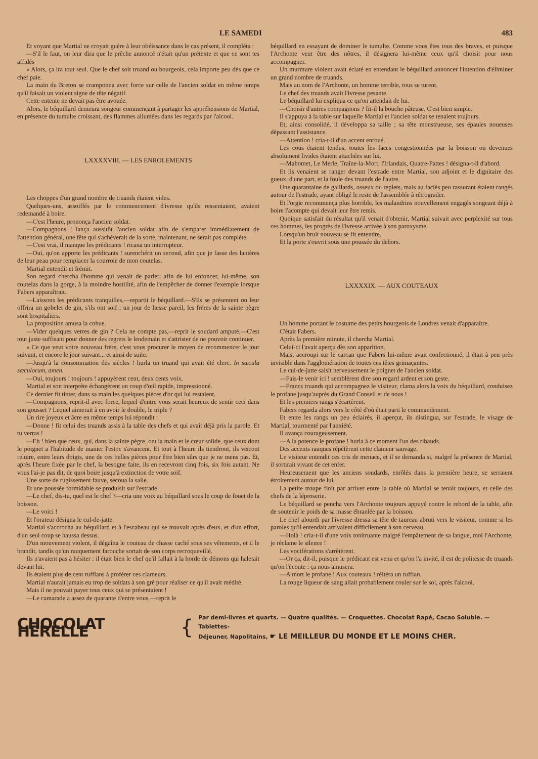LE SAMEDI 483
Et voyant que Martial ne croyait guère à leur obéissance dans le cas présent, il compléta :
—S'il le faut, on leur dira que le prêche annoncé n'était qu'un prétexte et que ce sont tes affidés
« Alors, ça ira tout seul. Que le chef soit truand ou bourgeois, cela importe peu dès que ce chef paie.
La main du Breton se cramponna avec force sur celle de l'ancien soldat en même temps qu'il faisait un violent signe de tête négatif.
Cette entente ne devait pas être avouée.
Alors, le béquillard demeura songeur commençant à partager les appréhensions de Martial, en présence du tumulte croissant, des flammes allumées dans les regards par l'alcool.
LXXXXVIII. — LES ENROLEMENTS
Les choppes d'un grand nombre de truands étaient vides.
Quelques-uns, assoiffés par le commencement d'ivresse qu'ils ressentaient, avaient redemandé à boire.
—C'est l'heure, prononça l'ancien soldat.
—Compagnons ! lança aussitôt l'ancien soldat afin de s'emparer immédiatement de l'attention général, une fête qui s'achèverait de la sorte, maintenant, ne serait pas complète.
—C'est vrai, il manque les prédicants ! ricana un interrupteur.
—Oui, qu'on apporte les prédicants ! surenchérit un second, afin que je fasse des lanières de leur peau pour remplacer la courroie de mon coutelas.
Martial entendit et frémit.
Son regard chercha l'homme qui venait de parler, afin de lui enfoncer, lui-même, son coutelas dans la gorge, à la moindre hostilité, afin de l'empêcher de donner l'exemple lorsque Fabers apparaîtrait.
—Laissons les prédicants tranquilles,—repartit le béquillard.—S'ils se présentent on leur offrira un gobelet de gin, s'ils ont soif ; un jour de liesse pareil, les frères de la sainte pègre sont hospitaliers.
La proposition amusa la cohue.
—Vider quelques verres de gin ? Cela ne compte pas,—reprit le soudard amputé.—C'est tout juste suffisant pour donner des regrets le lendemain et s'attrister de ne pouvoir continuer.
« Ce que veut votre nouveau frère, c'est vous procurer le moyen de recommencer le jour suivant, et encore le jour suivant... et ainsi de suite.
—Jusqu'à la consommation des siècles ! hurla un truand qui avait été clerc. In sæcula sæculorum, amen.
—Oui, toujours ! toujours ! appuyèrent cent, deux cents voix.
Martial et son interprète échangèrent un coup d'œil rapide, impressionné.
Ce dernier fit tinter, dans sa main les quelques pièces d'or qui lui restaient.
—Compagnons, reprit-il avec force, lequel d'entre vous serait heureux de sentir ceci dans son gousset ? Lequel aimerait à en avoir le double, le triple ?
Un rire joyeux et âcre en même temps lui répondit :
—Donne ! fit celui des truands assis à la table des chefs et qui avait déjà pris la parole. Et tu verras !
—Eh ! bien que ceux, qui, dans la sainte pègre, ont la main et le cœur solide, que ceux dont le poignet a l'habitude de manier l'estoc s'avancent. Et tout à l'heure ils tiendront, ils verront reluire, entre leurs doigts, une de ces belles pièces pour être bien sûrs que je ne mens pas. Et, après l'heure fixée par le chef, la besogne faite, ils en recevront cinq fois, six fois autant. Ne vous l'ai-je pas dit, de quoi boire jusqu'à extinction de votre soif.
Une sorte de rugissement fauve, secoua la salle.
Et une poussée formidable se produisit sur l'estrade.
—Le chef, dis-tu, quel est le chef ?—cria une voix au béquillard sous le coup de fouet de la boisson.
—Le voici !
Et l'orateur désigna le cul-de-jatte.
Martial s'accrocha au béquillard et à l'escabeau qui se trouvait après d'eux, et d'un effort, d'un seul coup se haussa dessus.
D'un mouvement violent, il dégaîna le couteau de chasse caché sous ses vêtements, et il le brandit, tandis qu'un rauquement farouche sortait de son corps recroquevillé.
Ils n'avaient pas à hésiter : il était bien le chef qu'il fallait à la horde de démons qui haletait devant lui.
Ils étaient plus de cent ruffians à proférer ces clameurs.
Martial n'aurait jamais eu trop de soldats à son gré pour réaliser ce qu'il avait médité.
Mais il ne pouvait payer tous ceux qui se présentaient !
—Le camarade a assez de quarante d'entre vous,—reprit le
béquillard en essayant de dominer le tumulte. Comme vous êtes tous des braves, et puisque l'Archonte veut être des nôtres, il désignera lui-même ceux qu'il choisit pour nous accompagner.
Un murmure violent avait éclaté en entendant le béquillard annoncer l'intention d'éliminer un grand nombre de truands.
Mais au nom de l'Archonte, un homme terrible, tous se turent.
Le chef des truands avait l'ivresse pesante.
Le béquillard lui expliqua ce qu'on attendait de lui.
—Choisir d'autres compagnons ? fit-il la bouche pâteuse. C'est bien simple.
Il s'appuya à la table sur laquelle Martial et l'ancien soldat se tenaient toujours.
Et, ainsi consolidé, il développa sa taille ; sa tête monstrueuse, ses épaules noueuses dépassant l'assistance.
—Attention ! cria-t-il d'un accent enroué.
Les cous étaient tendus, toutes les faces congestionnées par la boisson ou devenues absolument livides étaient attachées sur lui.
—Mahomet, Le Merle, Traîne-la-Mort, l'Irlandais, Quatre-Pattes ! désigna-t-il d'abord.
Et ils venaient se ranger devant l'estrade entre Martial, son adjoint et le dignitaire des gueux, d'une part, et la foule des truands de l'autre.
Une quarantaine de gaillards, osseux ou replets, mais au faciès peu rassurant étaient rangés autour de l'estrade, ayant obligé le reste de l'assemblée à rétrograder.
Et l'orgie recommença plus horrible, les malandrins nouvellement engagés songeant déjà à boire l'acompte qui devait leur être remis.
Quoique satisfait du résultat qu'il venait d'obtenir, Martial suivait avec perplexité sur tous ces hommes, les progrès de l'ivresse arrivée à son paroxysme.
Lorsqu'un bruit nouveau se fit entendre.
Et la porte s'ouvrit sous une poussée du dehors.
LXXXXIX. — AUX COUTEAUX
Un homme portant le costume des petits bourgeois de Londres venait d'apparaître.
C'était Fabers.
Après la première minute, il chercha Martial.
Celui-ci l'avait aperçu dès son apparition.
Mais, accroupi sur le carcan que Fabers lui-même avait confectionné, il était à peu près invisible dans l'agglomération de toutes ces têtes grimaçantes.
Le cul-de-jatte saisit nerveusement le poignet de l'ancien soldat.
—Fais-le venir ici ! semblèrent dire son regard ardent et son geste.
—Francs truands qui accompagnez le visiteur, clama alors la voix du béquillard, conduisez le profane jusqu'auprès du Grand Conseil et de nous !
Et les premiers rangs s'écartèrent.
Fabers regarda alors vers le côté d'où était parti le commandement.
Et entre les rangs un peu éclairés, il aperçut, ils distingua, sur l'estrade, le visage de Martial, tourmenté par l'anxiété.
Il avança courageusement.
—A la potence le profane ! hurla à ce moment l'un des ribauds.
Des accents rauques répétèrent cette clameur sauvage.
Le visiteur entendit ces cris de menace, et il se demanda si, malgré la présence de Martial, il sortirait vivant de cet enfer.
Heureusement que les anciens soudards, enrôlés dans la première heure, se serraient étroitement autour de lui.
La petite troupe finit par arriver entre la table où Martial se tenait toujours, et celle des chefs de la léproserie.
Le béquillard se pencha vers l'Archonte toujours appuyé contre le rebord de la table, afin de soutenir le poids de sa masse ébranlée par la boisson.
Le chef alourdi par l'ivresse dressa sa tête de taureau abruti vers le visiteur, comme si les paroles qu'il entendait arrivaient difficilement à son cerveau.
—Holà ! cria-t-il d'une voix tonitruante malgré l'empâtement de sa langue, moi l'Archonte, je réclame le silence !
Les vociférations s'arrêtèrent.
—Or ça, dit-il, puisque le prédicant est venu et qu'on l'a invité, il est de politesse de truands qu'on l'écoute : ça nous amusera.
—A mort le profane ! Aux couteaux ! réitéra un ruffian.
La rouge liqueur de sang allait probablement couler sur le sol, après l'alcool.
CHOCOLAT HÉRELLE {
Par demi-livres et quarts. — Quatre qualités. — Croquettes. Chocolat Rapé, Cacao Soluble. — Tablettes-
Déjeuner, Napolitains, ☛ LE MEILLEUR DU MONDE ET LE MOINS CHER.